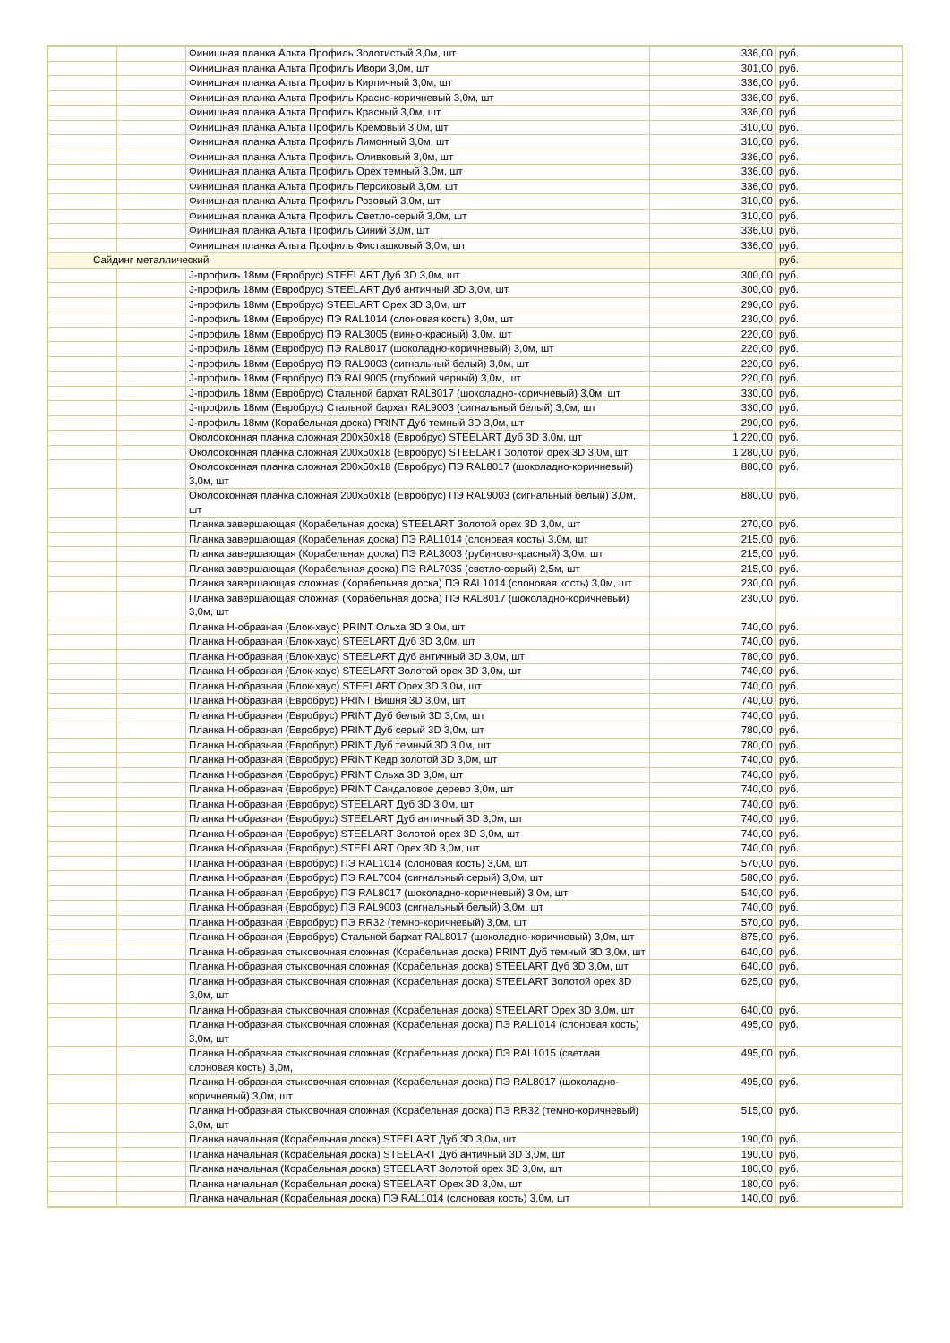| | | Финишная планка Альта Профиль Золотистый 3,0м, шт | 336,00 | руб. |
| | | Финишная планка Альта Профиль Ивори 3,0м, шт | 301,00 | руб. |
| | | Финишная планка Альта Профиль Кирпичный 3,0м, шт | 336,00 | руб. |
| | | Финишная планка Альта Профиль Красно-коричневый 3,0м, шт | 336,00 | руб. |
| | | Финишная планка Альта Профиль Красный 3,0м, шт | 336,00 | руб. |
| | | Финишная планка Альта Профиль Кремовый 3,0м, шт | 310,00 | руб. |
| | | Финишная планка Альта Профиль Лимонный 3,0м, шт | 310,00 | руб. |
| | | Финишная планка Альта Профиль Оливковый 3,0м, шт | 336,00 | руб. |
| | | Финишная планка Альта Профиль Орех темный 3,0м, шт | 336,00 | руб. |
| | | Финишная планка Альта Профиль Персиковый 3,0м, шт | 336,00 | руб. |
| | | Финишная планка Альта Профиль Розовый 3,0м, шт | 310,00 | руб. |
| | | Финишная планка Альта Профиль Светло-серый 3,0м, шт | 310,00 | руб. |
| | | Финишная планка Альта Профиль Синий 3,0м, шт | 336,00 | руб. |
| | | Финишная планка Альта Профиль Фисташковый 3,0м, шт | 336,00 | руб. |
| Сайдинг металлический | | | | руб. |
| | | J-профиль 18мм (Евробрус) STEELART Дуб 3D 3,0м, шт | 300,00 | руб. |
| | | J-профиль 18мм (Евробрус) STEELART Дуб античный 3D 3,0м, шт | 300,00 | руб. |
| | | J-профиль 18мм (Евробрус) STEELART Орех 3D 3,0м, шт | 290,00 | руб. |
| | | J-профиль 18мм (Евробрус) ПЭ RAL1014 (слоновая кость) 3,0м, шт | 230,00 | руб. |
| | | J-профиль 18мм (Евробрус) ПЭ RAL3005 (винно-красный) 3,0м, шт | 220,00 | руб. |
| | | J-профиль 18мм (Евробрус) ПЭ RAL8017 (шоколадно-коричневый) 3,0м, шт | 220,00 | руб. |
| | | J-профиль 18мм (Евробрус) ПЭ RAL9003 (сигнальный белый) 3,0м, шт | 220,00 | руб. |
| | | J-профиль 18мм (Евробрус) ПЭ RAL9005 (глубокий черный) 3,0м, шт | 220,00 | руб. |
| | | J-профиль 18мм (Евробрус) Стальной бархат RAL8017 (шоколадно-коричневый) 3,0м, шт | 330,00 | руб. |
| | | J-профиль 18мм (Евробрус) Стальной бархат RAL9003 (сигнальный белый) 3,0м, шт | 330,00 | руб. |
| | | J-профиль 18мм (Корабельная доска) PRINT Дуб темный 3D 3,0м, шт | 290,00 | руб. |
| | | Околооконная планка сложная 200х50х18 (Евробрус) STEELART Дуб 3D 3,0м, шт | 1 220,00 | руб. |
| | | Околооконная планка сложная 200х50х18 (Евробрус) STEELART Золотой орех 3D 3,0м, шт | 1 280,00 | руб. |
| | | Околооконная планка сложная 200х50х18 (Евробрус) ПЭ RAL8017 (шоколадно-коричневый) 3,0м, шт | 880,00 | руб. |
| | | Околооконная планка сложная 200х50х18 (Евробрус) ПЭ RAL9003 (сигнальный белый) 3,0м, шт | 880,00 | руб. |
| | | Планка завершающая (Корабельная доска) STEELART Золотой орех 3D 3,0м, шт | 270,00 | руб. |
| | | Планка завершающая (Корабельная доска) ПЭ RAL1014 (слоновая кость) 3,0м, шт | 215,00 | руб. |
| | | Планка завершающая (Корабельная доска) ПЭ RAL3003 (рубиново-красный) 3,0м, шт | 215,00 | руб. |
| | | Планка завершающая (Корабельная доска) ПЭ RAL7035 (светло-серый) 2,5м, шт | 215,00 | руб. |
| | | Планка завершающая сложная (Корабельная доска) ПЭ RAL1014 (слоновая кость) 3,0м, шт | 230,00 | руб. |
| | | Планка завершающая сложная (Корабельная доска) ПЭ RAL8017 (шоколадно-коричневый) 3,0м, шт | 230,00 | руб. |
| | | Планка Н-образная (Блок-хаус) PRINT Ольха 3D 3,0м, шт | 740,00 | руб. |
| | | Планка Н-образная (Блок-хаус) STEELART Дуб 3D 3,0м, шт | 740,00 | руб. |
| | | Планка Н-образная (Блок-хаус) STEELART Дуб античный 3D 3,0м, шт | 780,00 | руб. |
| | | Планка Н-образная (Блок-хаус) STEELART Золотой орех 3D 3,0м, шт | 740,00 | руб. |
| | | Планка Н-образная (Блок-хаус) STEELART Орех 3D 3,0м, шт | 740,00 | руб. |
| | | Планка Н-образная (Евробрус) PRINT Вишня 3D 3,0м, шт | 740,00 | руб. |
| | | Планка Н-образная (Евробрус) PRINT Дуб белый 3D 3,0м, шт | 740,00 | руб. |
| | | Планка Н-образная (Евробрус) PRINT Дуб серый 3D 3,0м, шт | 780,00 | руб. |
| | | Планка Н-образная (Евробрус) PRINT Дуб темный 3D 3,0м, шт | 780,00 | руб. |
| | | Планка Н-образная (Евробрус) PRINT Кедр золотой 3D 3,0м, шт | 740,00 | руб. |
| | | Планка Н-образная (Евробрус) PRINT Ольха 3D 3,0м, шт | 740,00 | руб. |
| | | Планка Н-образная (Евробрус) PRINT Сандаловое дерево 3,0м, шт | 740,00 | руб. |
| | | Планка Н-образная (Евробрус) STEELART Дуб 3D 3,0м, шт | 740,00 | руб. |
| | | Планка Н-образная (Евробрус) STEELART Дуб античный 3D 3,0м, шт | 740,00 | руб. |
| | | Планка Н-образная (Евробрус) STEELART Золотой орех 3D 3,0м, шт | 740,00 | руб. |
| | | Планка Н-образная (Евробрус) STEELART Орех 3D 3,0м, шт | 740,00 | руб. |
| | | Планка Н-образная (Евробрус) ПЭ RAL1014 (слоновая кость) 3,0м, шт | 570,00 | руб. |
| | | Планка Н-образная (Евробрус) ПЭ RAL7004 (сигнальный серый) 3,0м, шт | 580,00 | руб. |
| | | Планка Н-образная (Евробрус) ПЭ RAL8017 (шоколадно-коричневый) 3,0м, шт | 540,00 | руб. |
| | | Планка Н-образная (Евробрус) ПЭ RAL9003 (сигнальный белый) 3,0м, шт | 740,00 | руб. |
| | | Планка Н-образная (Евробрус) ПЭ RR32 (темно-коричневый) 3,0м, шт | 570,00 | руб. |
| | | Планка Н-образная (Евробрус) Стальной бархат RAL8017 (шоколадно-коричневый) 3,0м, шт | 875,00 | руб. |
| | | Планка Н-образная стыковочная сложная (Корабельная доска) PRINT Дуб темный 3D 3,0м, шт | 640,00 | руб. |
| | | Планка Н-образная стыковочная сложная (Корабельная доска) STEELART Дуб 3D 3,0м, шт | 640,00 | руб. |
| | | Планка Н-образная стыковочная сложная (Корабельная доска) STEELART Золотой орех 3D 3,0м, шт | 625,00 | руб. |
| | | Планка Н-образная стыковочная сложная (Корабельная доска) STEELART Орех 3D 3,0м, шт | 640,00 | руб. |
| | | Планка Н-образная стыковочная сложная (Корабельная доска) ПЭ RAL1014 (слоновая кость) 3,0м, шт | 495,00 | руб. |
| | | Планка Н-образная стыковочная сложная (Корабельная доска) ПЭ RAL1015 (светлая слоновая кость) 3,0м, | 495,00 | руб. |
| | | Планка Н-образная стыковочная сложная (Корабельная доска) ПЭ RAL8017 (шоколадно-коричневый) 3,0м, шт | 495,00 | руб. |
| | | Планка Н-образная стыковочная сложная (Корабельная доска) ПЭ RR32 (темно-коричневый) 3,0м, шт | 515,00 | руб. |
| | | Планка начальная (Корабельная доска) STEELART Дуб 3D 3,0м, шт | 190,00 | руб. |
| | | Планка начальная (Корабельная доска) STEELART Дуб античный 3D 3,0м, шт | 190,00 | руб. |
| | | Планка начальная (Корабельная доска) STEELART Золотой орех 3D 3,0м, шт | 180,00 | руб. |
| | | Планка начальная (Корабельная доска) STEELART Орех 3D 3,0м, шт | 180,00 | руб. |
| | | Планка начальная (Корабельная доска) ПЭ RAL1014 (слоновая кость) 3,0м, шт | 140,00 | руб. |